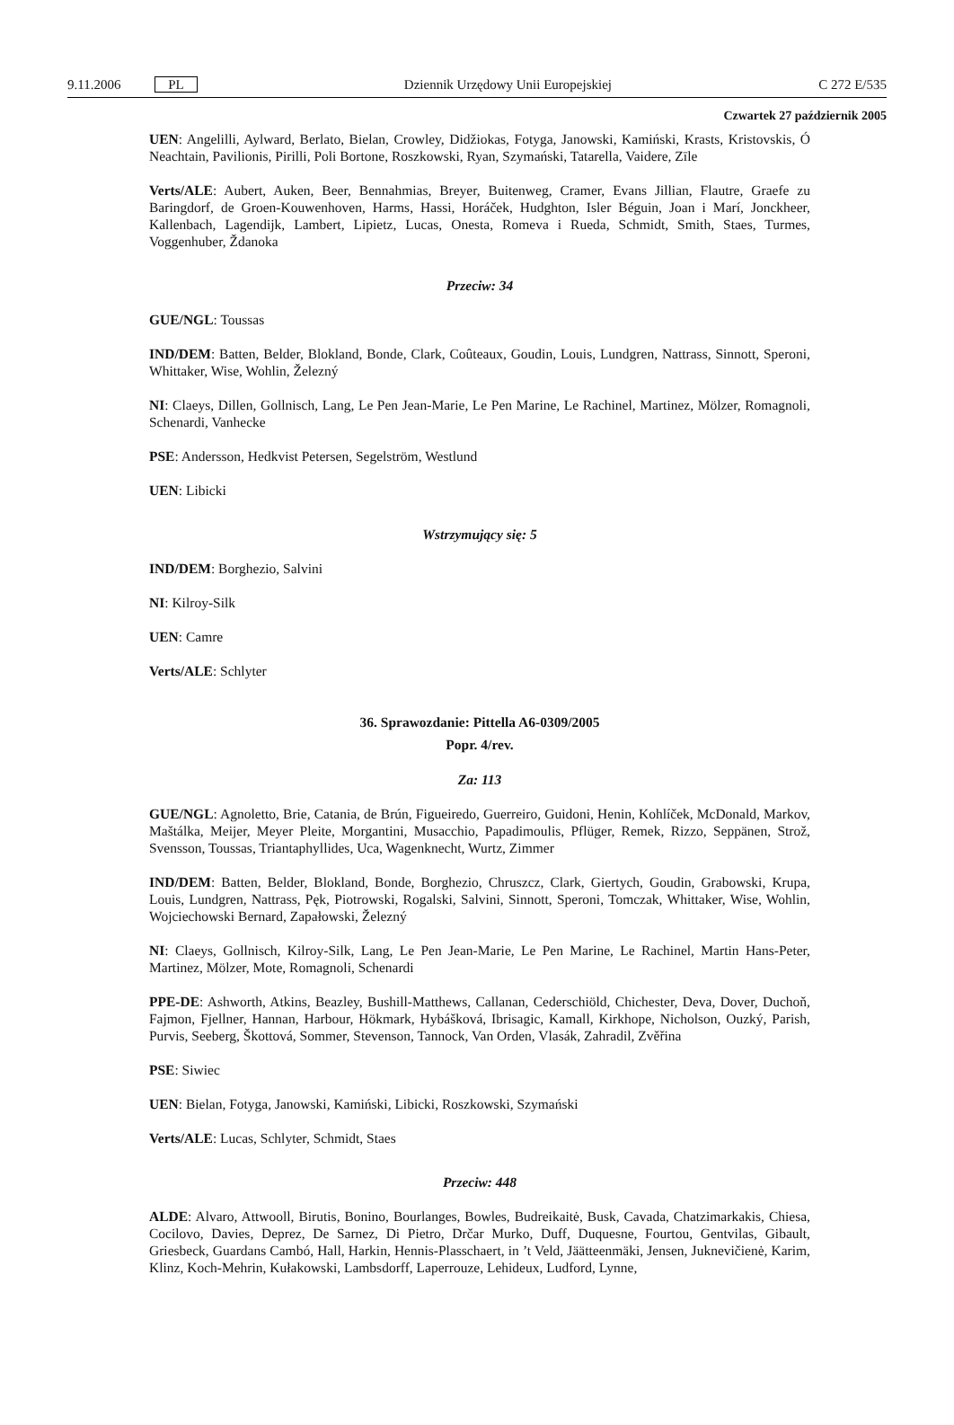9.11.2006 PL Dziennik Urzędowy Unii Europejskiej C 272 E/535
Czwartek 27 październik 2005
UEN: Angelilli, Aylward, Berlato, Bielan, Crowley, Didžiokas, Fotyga, Janowski, Kamiński, Krasts, Kristovskis, Ó Neachtain, Pavilionis, Pirilli, Poli Bortone, Roszkowski, Ryan, Szymański, Tatarella, Vaidere, Zīle
Verts/ALE: Aubert, Auken, Beer, Bennahmias, Breyer, Buitenweg, Cramer, Evans Jillian, Flautre, Graefe zu Baringdorf, de Groen-Kouwenhoven, Harms, Hassi, Horáček, Hudghton, Isler Béguin, Joan i Marí, Jonckheer, Kallenbach, Lagendijk, Lambert, Lipietz, Lucas, Onesta, Romeva i Rueda, Schmidt, Smith, Staes, Turmes, Voggenhuber, Ždanoka
Przeciw: 34
GUE/NGL: Toussas
IND/DEM: Batten, Belder, Blokland, Bonde, Clark, Coûteaux, Goudin, Louis, Lundgren, Nattrass, Sinnott, Speroni, Whittaker, Wise, Wohlin, Železný
NI: Claeys, Dillen, Gollnisch, Lang, Le Pen Jean-Marie, Le Pen Marine, Le Rachinel, Martinez, Mölzer, Romagnoli, Schenardi, Vanhecke
PSE: Andersson, Hedkvist Petersen, Segelström, Westlund
UEN: Libicki
Wstrzymujący się: 5
IND/DEM: Borghezio, Salvini
NI: Kilroy-Silk
UEN: Camre
Verts/ALE: Schlyter
36. Sprawozdanie: Pittella A6-0309/2005
Popr. 4/rev.
Za: 113
GUE/NGL: Agnoletto, Brie, Catania, de Brún, Figueiredo, Guerreiro, Guidoni, Henin, Kohlíček, McDonald, Markov, Maštálka, Meijer, Meyer Pleite, Morgantini, Musacchio, Papadimoulis, Pflüger, Remek, Rizzo, Seppänen, Strož, Svensson, Toussas, Triantaphyllides, Uca, Wagenknecht, Wurtz, Zimmer
IND/DEM: Batten, Belder, Blokland, Bonde, Borghezio, Chruszcz, Clark, Giertych, Goudin, Grabowski, Krupa, Louis, Lundgren, Nattrass, Pęk, Piotrowski, Rogalski, Salvini, Sinnott, Speroni, Tomczak, Whittaker, Wise, Wohlin, Wojciechowski Bernard, Zapałowski, Železný
NI: Claeys, Gollnisch, Kilroy-Silk, Lang, Le Pen Jean-Marie, Le Pen Marine, Le Rachinel, Martin Hans-Peter, Martinez, Mölzer, Mote, Romagnoli, Schenardi
PPE-DE: Ashworth, Atkins, Beazley, Bushill-Matthews, Callanan, Cederschiöld, Chichester, Deva, Dover, Duchoň, Fajmon, Fjellner, Hannan, Harbour, Hökmark, Hybášková, Ibrisagic, Kamall, Kirkhope, Nicholson, Ouzký, Parish, Purvis, Seeberg, Škottová, Sommer, Stevenson, Tannock, Van Orden, Vlasák, Zahradil, Zvěřina
PSE: Siwiec
UEN: Bielan, Fotyga, Janowski, Kamiński, Libicki, Roszkowski, Szymański
Verts/ALE: Lucas, Schlyter, Schmidt, Staes
Przeciw: 448
ALDE: Alvaro, Attwooll, Birutis, Bonino, Bourlanges, Bowles, Budreikaitė, Busk, Cavada, Chatzimarkakis, Chiesa, Cocilovo, Davies, Deprez, De Sarnez, Di Pietro, Drčar Murko, Duff, Duquesne, Fourtou, Gentvilas, Gibault, Griesbeck, Guardans Cambó, Hall, Harkin, Hennis-Plasschaert, in ’t Veld, Jäätteenmäki, Jensen, Juknevičienė, Karim, Klinz, Koch-Mehrin, Kułakowski, Lambsdorff, Laperrouze, Lehideux, Ludford, Lynne,